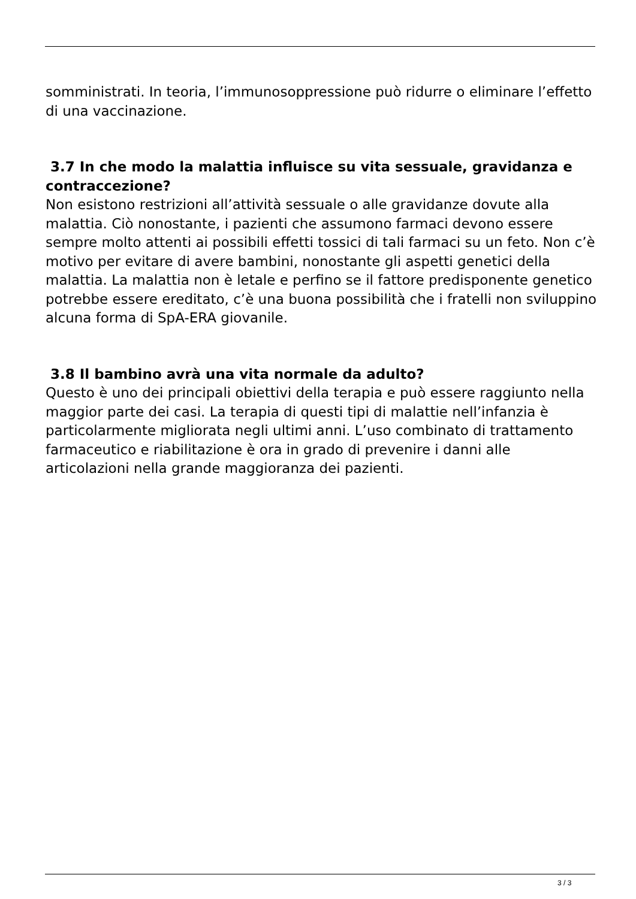somministrati. In teoria, l’immunosoppressione può ridurre o eliminare l’effetto di una vaccinazione.
3.7 In che modo la malattia influisce su vita sessuale, gravidanza e contraccezione?
Non esistono restrizioni all’attività sessuale o alle gravidanze dovute alla malattia. Ciò nonostante, i pazienti che assumono farmaci devono essere sempre molto attenti ai possibili effetti tossici di tali farmaci su un feto. Non c’è motivo per evitare di avere bambini, nonostante gli aspetti genetici della malattia. La malattia non è letale e perfino se il fattore predisponente genetico potrebbe essere ereditato, c’è una buona possibilità che i fratelli non sviluppino alcuna forma di SpA-ERA giovanile.
3.8 Il bambino avrà una vita normale da adulto?
Questo è uno dei principali obiettivi della terapia e può essere raggiunto nella maggior parte dei casi. La terapia di questi tipi di malattie nell’infanzia è particolarmente migliorata negli ultimi anni. L’uso combinato di trattamento farmaceutico e riabilitazione è ora in grado di prevenire i danni alle articolazioni nella grande maggioranza dei pazienti.
3 / 3